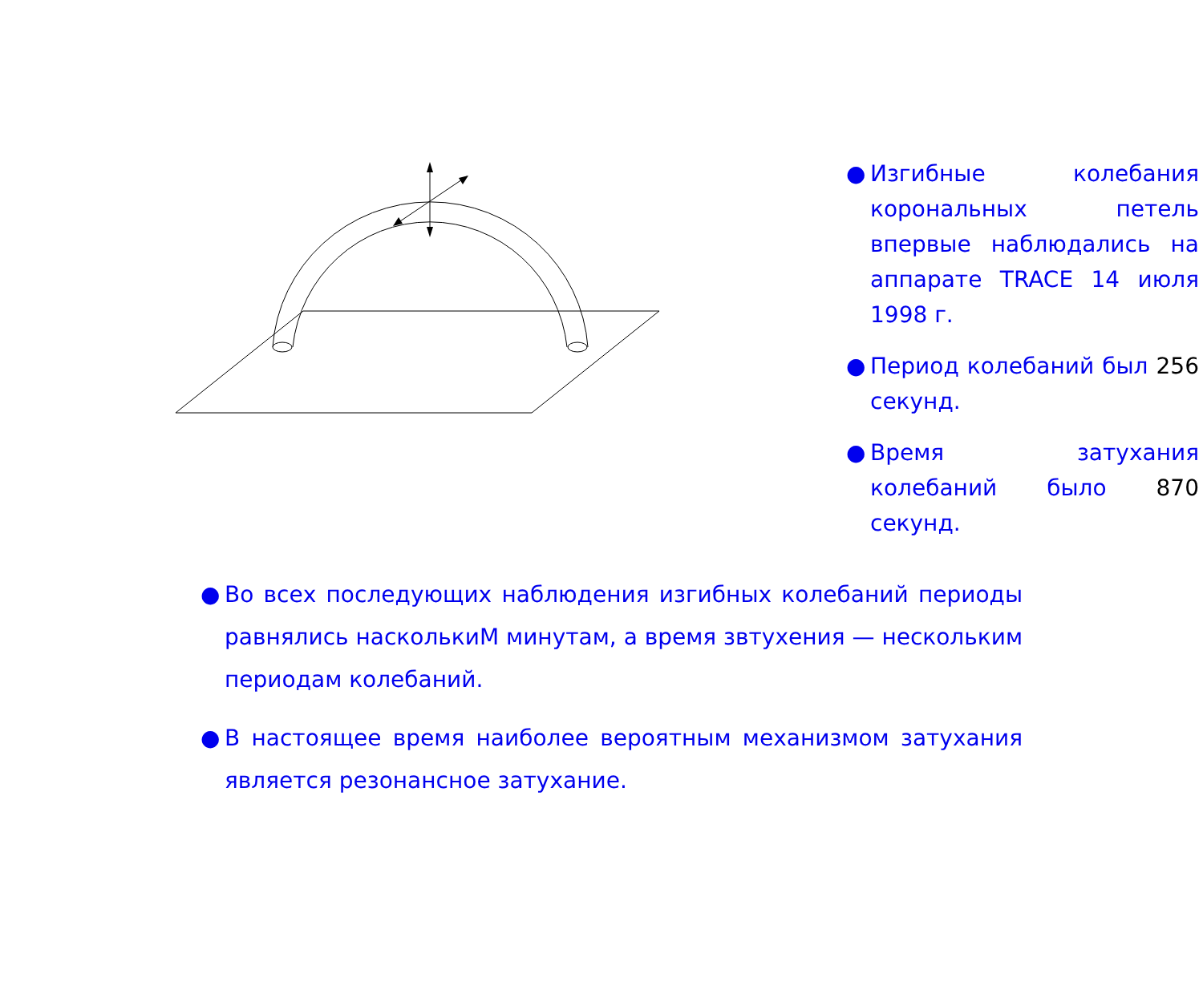● Изгибные колебания корональных петель впервые наблюдались на аппарате TRACE 14 июля 1998 г.
● Период колебаний был 256 секунд.
● Время затухания колебаний было 870 секунд.
● Во всех последующих наблюдения изгибных колебаний периоды равнялись насколькиМ минутам, а время звтухения — нескольким периодам колебаний.
● В настоящее время наиболее вероятным механизмом затухания является резонансное затухание.